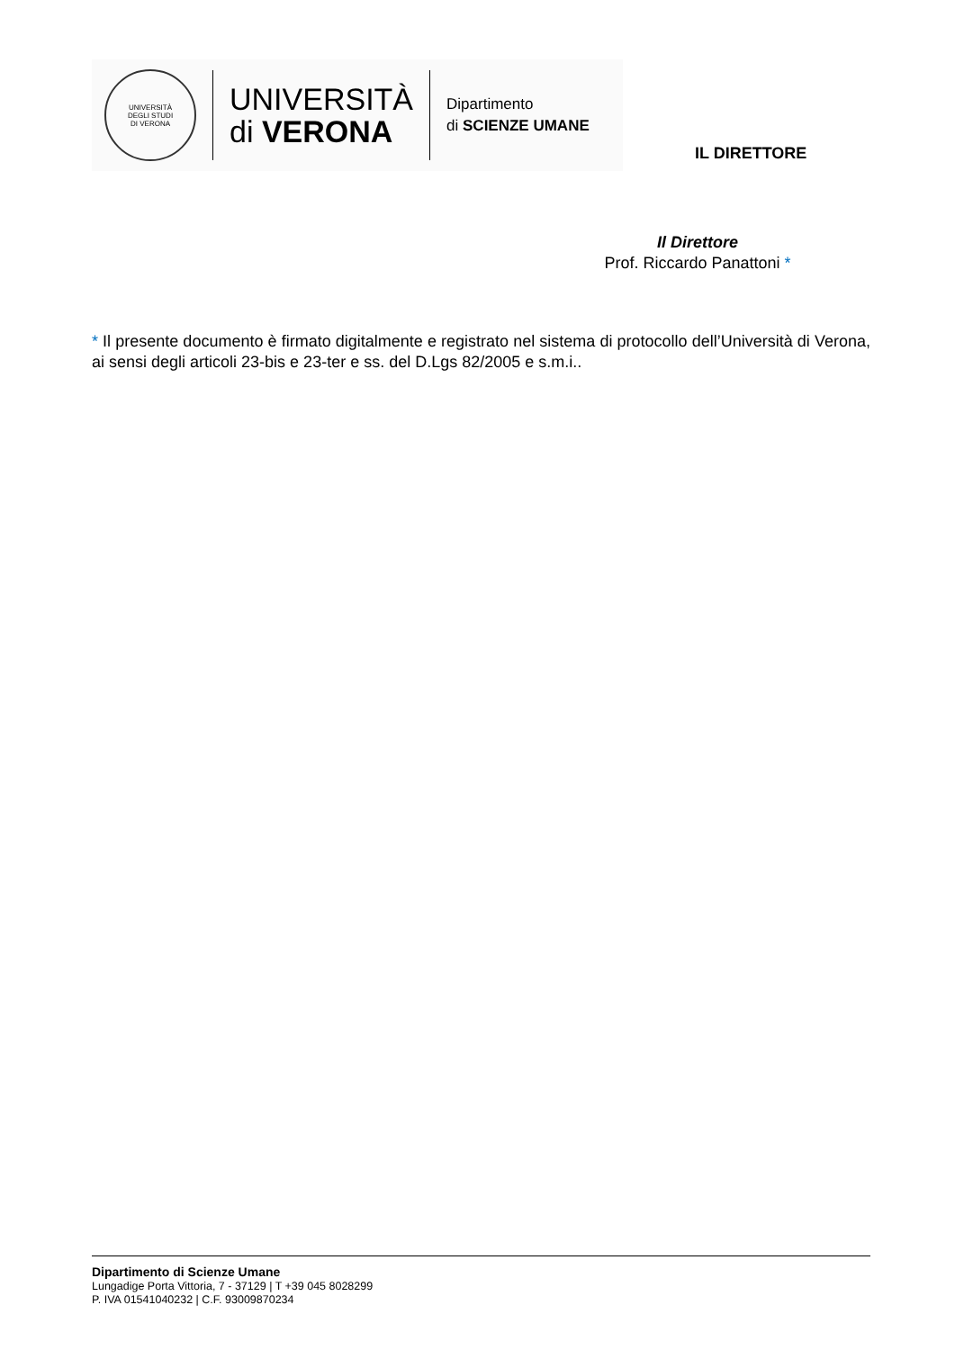UNIVERSITÀ
DEGLI STUDI
DI VERONA
UNIVERSITÀ
di VERONA
Dipartimento
di SCIENZE UMANE
IL DIRETTORE
Il Direttore
Prof. Riccardo Panattoni *
* Il presente documento è firmato digitalmente e registrato nel sistema di protocollo dell’Università di Verona, ai sensi degli articoli 23-bis e 23-ter e ss. del D.Lgs 82/2005 e s.m.i..
Dipartimento di Scienze Umane
Lungadige Porta Vittoria, 7 - 37129 | T +39 045 8028299
P. IVA 01541040232 | C.F. 93009870234